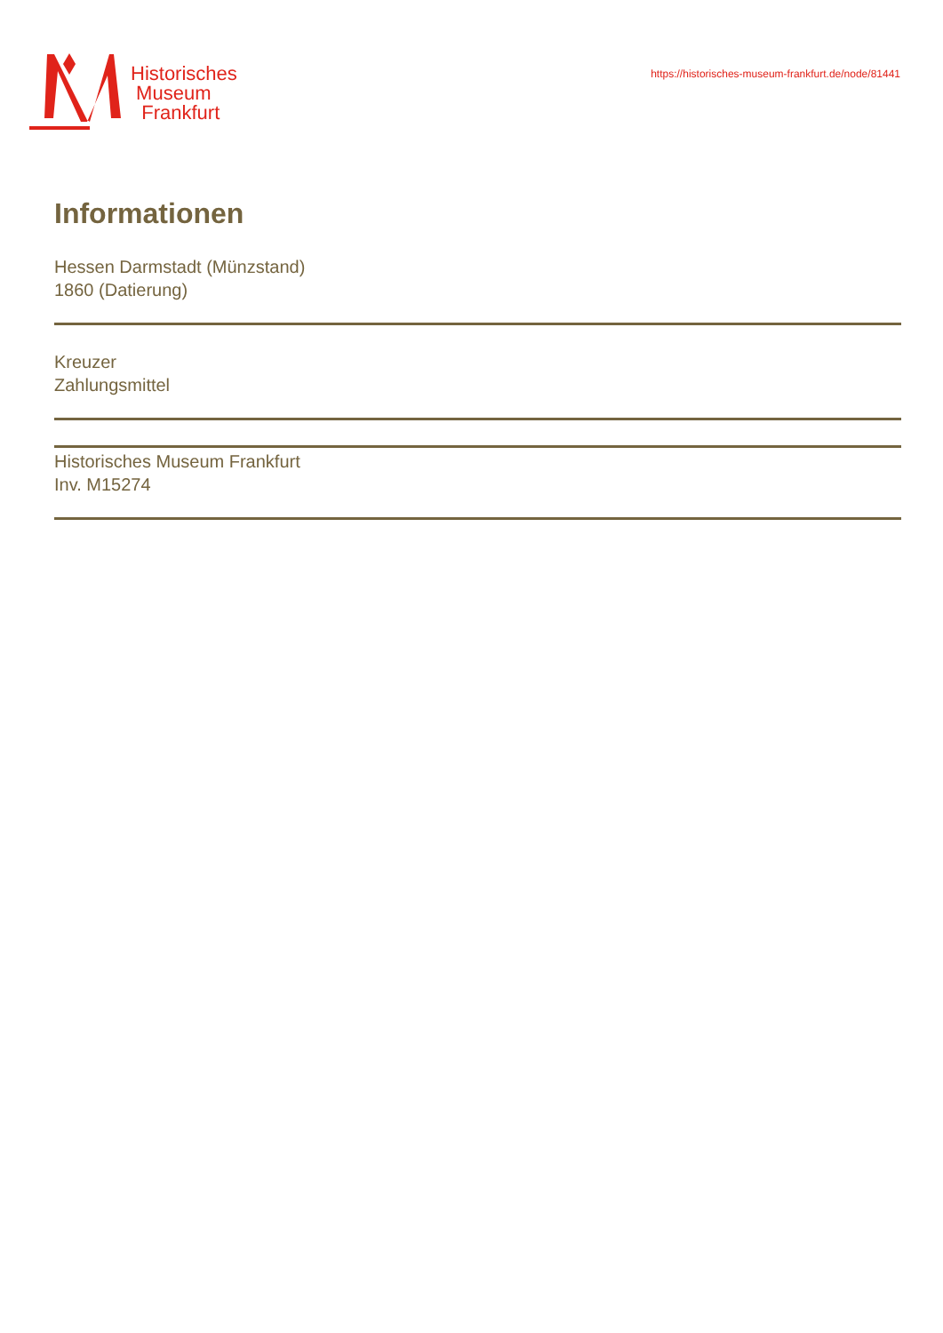Historisches
Museum
Frankfurt
https://historisches-museum-frankfurt.de/node/81441
Informationen
Hessen Darmstadt (Münzstand)
1860 (Datierung)
Kreuzer
Zahlungsmittel
Historisches Museum Frankfurt
Inv. M15274